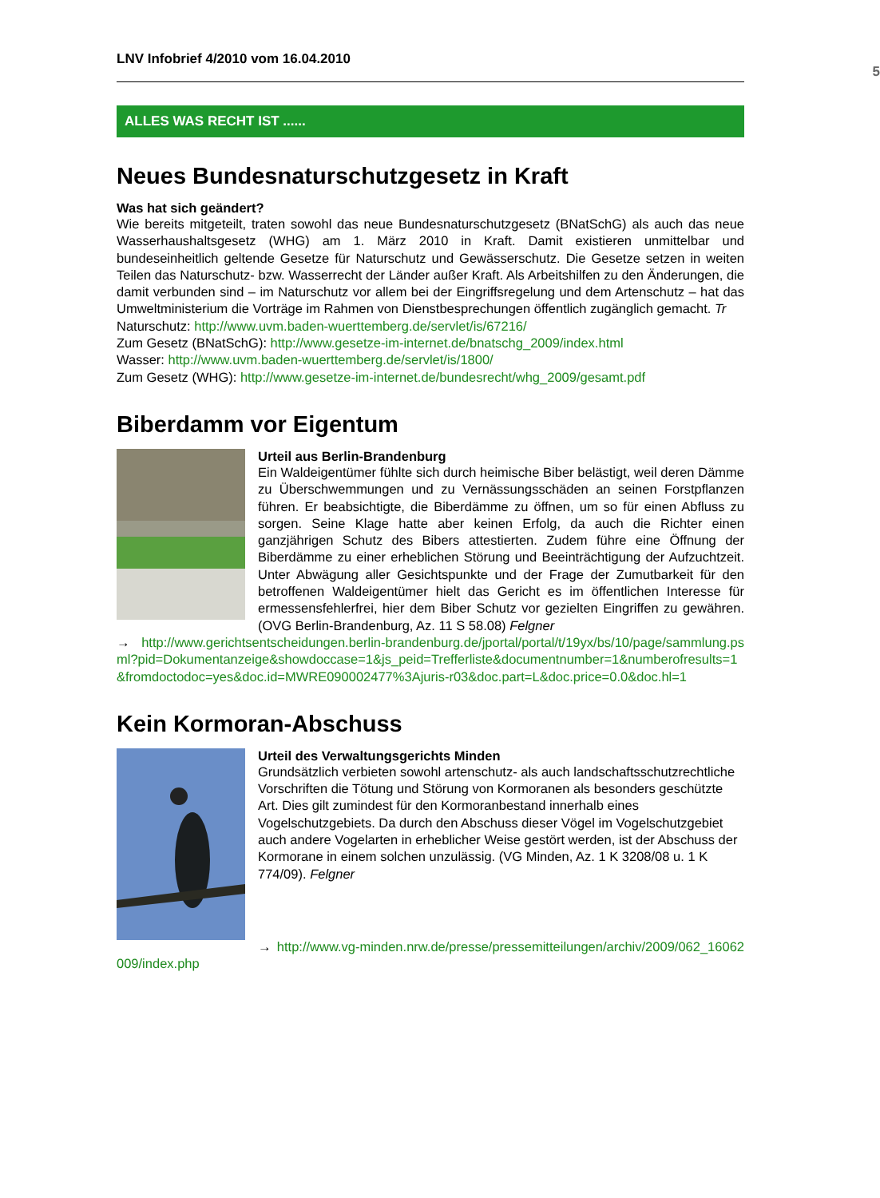LNV Infobrief 4/2010 vom 16.04.2010
5
ALLES WAS RECHT IST ......
Neues Bundesnaturschutzgesetz in Kraft
Was hat sich geändert?
Wie bereits mitgeteilt, traten sowohl das neue Bundesnaturschutzgesetz (BNatSchG) als auch das neue Wasserhaushaltsgesetz (WHG) am 1. März 2010 in Kraft. Damit existieren unmittelbar und bundeseinheitlich geltende Gesetze für Naturschutz und Gewässerschutz. Die Gesetze setzen in weiten Teilen das Naturschutz- bzw. Wasserrecht der Länder außer Kraft. Als Arbeitshilfen zu den Änderungen, die damit verbunden sind – im Naturschutz vor allem bei der Eingriffsregelung und dem Artenschutz – hat das Umweltministerium die Vorträge im Rahmen von Dienstbesprechungen öffentlich zugänglich gemacht. Tr
Naturschutz: http://www.uvm.baden-wuerttemberg.de/servlet/is/67216/
Zum Gesetz (BNatSchG): http://www.gesetze-im-internet.de/bnatschg_2009/index.html
Wasser: http://www.uvm.baden-wuerttemberg.de/servlet/is/1800/
Zum Gesetz (WHG): http://www.gesetze-im-internet.de/bundesrecht/whg_2009/gesamt.pdf
Biberdamm vor Eigentum
Urteil aus Berlin-Brandenburg
Ein Waldeigentümer fühlte sich durch heimische Biber belästigt, weil deren Dämme zu Überschwemmungen und zu Vernässungsschäden an seinen Forstpflanzen führen. Er beabsichtigte, die Biberdämme zu öffnen, um so für einen Abfluss zu sorgen. Seine Klage hatte aber keinen Erfolg, da auch die Richter einen ganzjährigen Schutz des Bibers attestierten. Zudem führe eine Öffnung der Biberdämme zu einer erheblichen Störung und Beeinträchtigung der Aufzuchtzeit. Unter Abwägung aller Gesichtspunkte und der Frage der Zumutbarkeit für den betroffenen Waldeigentümer hielt das Gericht es im öffentlichen Interesse für ermessensfehlerfrei, hier dem Biber Schutz vor gezielten Eingriffen zu gewähren. (OVG Berlin-Brandenburg, Az. 11 S 58.08) Felgner
→ http://www.gerichtsentscheidungen.berlin-brandenburg.de/jportal/portal/t/19yx/bs/10/page/sammlung.psml?pid=Dokumentanzeige&showdoccase=1&js_peid=Trefferliste&documentnumber=1&numberofresults=1&fromdoctodoc=yes&doc.id=MWRE090002477%3Ajuris-r03&doc.part=L&doc.price=0.0&doc.hl=1
Kein Kormoran-Abschuss
Urteil des Verwaltungsgerichts Minden
Grundsätzlich verbieten sowohl artenschutz- als auch landschaftsschutzrechtliche Vorschriften die Tötung und Störung von Kormoranen als besonders geschützte Art. Dies gilt zumindest für den Kormoranbestand innerhalb eines Vogelschutzgebiets. Da durch den Abschuss dieser Vögel im Vogelschutzgebiet auch andere Vogelarten in erheblicher Weise gestört werden, ist der Abschuss der Kormorane in einem solchen unzulässig. (VG Minden, Az. 1 K 3208/08 u. 1 K 774/09). Felgner
→ http://www.vg-minden.nrw.de/presse/pressemitteilungen/archiv/2009/062_16062009/index.php